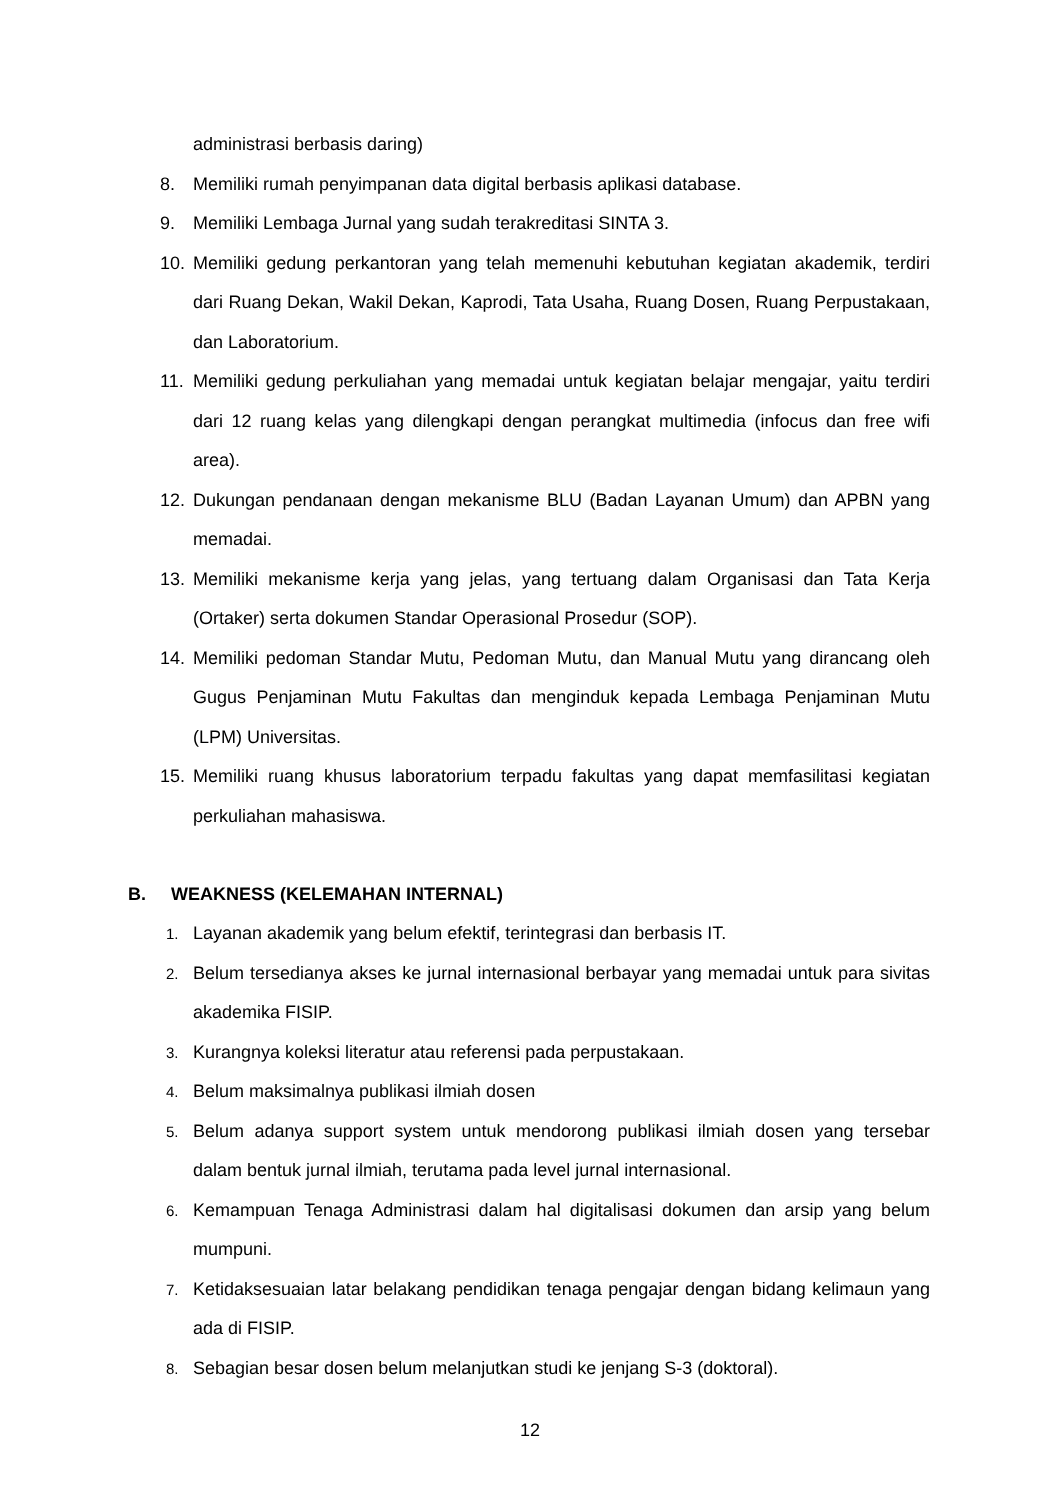administrasi berbasis daring)
8. Memiliki rumah penyimpanan data digital berbasis aplikasi database.
9. Memiliki Lembaga Jurnal yang sudah terakreditasi SINTA 3.
10. Memiliki gedung perkantoran yang telah memenuhi kebutuhan kegiatan akademik, terdiri dari Ruang Dekan, Wakil Dekan, Kaprodi, Tata Usaha, Ruang Dosen, Ruang Perpustakaan, dan Laboratorium.
11. Memiliki gedung perkuliahan yang memadai untuk kegiatan belajar mengajar, yaitu terdiri dari 12 ruang kelas yang dilengkapi dengan perangkat multimedia (infocus dan free wifi area).
12. Dukungan pendanaan dengan mekanisme BLU (Badan Layanan Umum) dan APBN yang memadai.
13. Memiliki mekanisme kerja yang jelas, yang tertuang dalam Organisasi dan Tata Kerja (Ortaker) serta dokumen Standar Operasional Prosedur (SOP).
14. Memiliki pedoman Standar Mutu, Pedoman Mutu, dan Manual Mutu yang dirancang oleh Gugus Penjaminan Mutu Fakultas dan menginduk kepada Lembaga Penjaminan Mutu (LPM) Universitas.
15. Memiliki ruang khusus laboratorium terpadu fakultas yang dapat memfasilitasi kegiatan perkuliahan mahasiswa.
B. WEAKNESS (KELEMAHAN INTERNAL)
1. Layanan akademik yang belum efektif, terintegrasi dan berbasis IT.
2. Belum tersedianya akses ke jurnal internasional berbayar yang memadai untuk para sivitas akademika FISIP.
3. Kurangnya koleksi literatur atau referensi pada perpustakaan.
4. Belum maksimalnya publikasi ilmiah dosen
5. Belum adanya support system untuk mendorong publikasi ilmiah dosen yang tersebar dalam bentuk jurnal ilmiah, terutama pada level jurnal internasional.
6. Kemampuan Tenaga Administrasi dalam hal digitalisasi dokumen dan arsip yang belum mumpuni.
7. Ketidaksesuaian latar belakang pendidikan tenaga pengajar dengan bidang kelimaun yang ada di FISIP.
8. Sebagian besar dosen belum melanjutkan studi ke jenjang S-3 (doktoral).
12